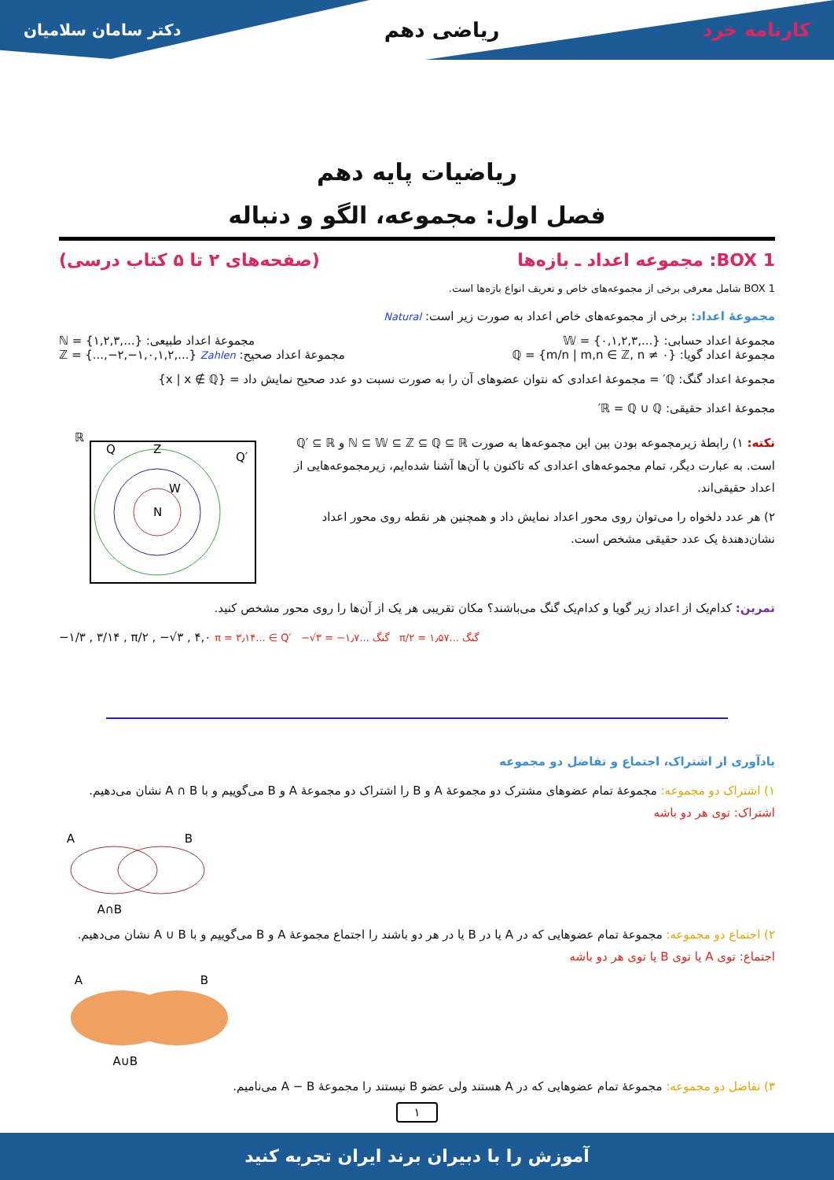دکتر سامان سلامیان ریاضی دهم کارنامه خرد
ریاضیات پایه دهم
فصل اول: مجموعه، الگو و دنباله
BOX 1: مجموعه اعداد ـ بازه‌ها (صفحه‌های ۲ تا ۵ کتاب درسی)
BOX 1 شامل معرفی برخی از مجموعه‌های خاص و تعریف انواع بازه‌ها است.
مجموعهٔ اعداد: برخی از مجموعه‌های خاص اعداد به صورت زیر است: Natural
مجموعهٔ اعداد حسابی: 𝕎 = {۰,۱,۲,۳,...} مجموعهٔ اعداد طبیعی: ℕ = {۱,۲,۳,...}
مجموعهٔ اعداد گویا: ℚ = {m/n | m,n ∈ ℤ, n ≠ ۰} مجموعهٔ اعداد صحیح: ℤ = {...,−۲,−۱,۰,۱,۲,...} Zahlen
مجموعهٔ اعداد گنگ: ℚ′ = مجموعهٔ اعدادی که نتوان عضوهای آن را به صورت نسبت دو عدد صحیح نمایش داد = {x | x ∉ ℚ}
مجموعهٔ اعداد حقیقی: ℝ = ℚ ∪ ℚ′
نکته: ۱) رابطهٔ زیرمجموعه بودن بین این مجموعه‌ها به صورت ℕ ⊆ 𝕎 ⊆ ℤ ⊆ ℚ ⊆ ℝ و ℚ′ ⊆ ℝ است. به عبارت دیگر، تمام مجموعه‌های اعدادی که تاکنون با آن‌ها آشنا شده‌ایم، زیرمجموعه‌هایی از اعداد حقیقی‌اند.
۲) هر عدد دلخواه را می‌توان روی محور اعداد نمایش داد و همچنین هر نقطه روی محور اعداد نشان‌دهندهٔ یک عدد حقیقی مشخص است.
ℝ
Q
Q′
N
Z
W
تمرین: کدام‌یک از اعداد زیر گویا و کدام‌یک گنگ می‌باشند؟ مکان تقریبی هر یک از آن‌ها را روی محور مشخص کنید.
−۱/۳ , ۳/۱۴ , π/۲ , −√۳ , ۴,۰ π = ۳٫۱۴... ∈ Q′ −√۳ = −۱٫۷... گنگ π/۲ = ۱٫۵۷... گنگ
یادآوری از اشتراک، اجتماع و تفاضل دو مجموعه
۱) اشتراک دو مجموعه: مجموعهٔ تمام عضوهای مشترک دو مجموعهٔ A و B را اشتراک دو مجموعهٔ A و B می‌گوییم و با A ∩ B نشان می‌دهیم. اشتراک: توی هر دو باشه
A
B
A∩B
۲) اجتماع دو مجموعه: مجموعهٔ تمام عضوهایی که در A یا در B یا در هر دو باشند را اجتماع مجموعهٔ A و B می‌گوییم و با A ∪ B نشان می‌دهیم. اجتماع: توی A یا توی B یا توی هر دو باشه
A
B
A∪B
۳) تفاضل دو مجموعه: مجموعهٔ تمام عضوهایی که در A هستند ولی عضو B نیستند را مجموعهٔ A − B می‌نامیم.
۱
آموزش را با دبیران برند ایران تجربه کنید